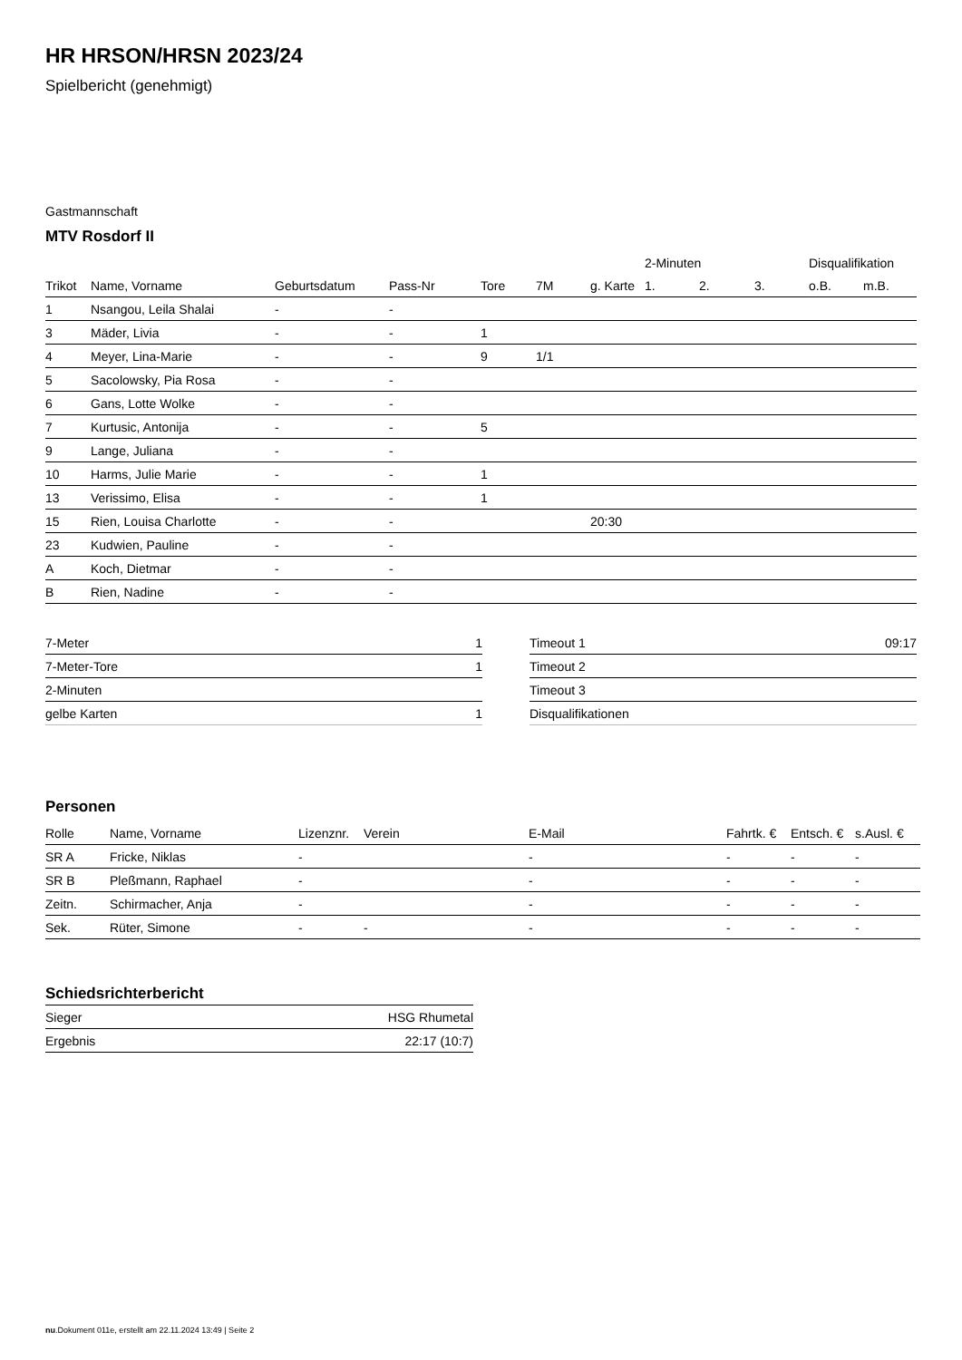HR HRSON/HRSN 2023/24
Spielbericht (genehmigt)
Gastmannschaft
MTV Rosdorf II
| | | | | | | | 2-Minuten | | | Disqualifikation | |
| --- | --- | --- | --- | --- | --- | --- | --- | --- | --- | --- | --- |
| Trikot | Name, Vorname | Geburtsdatum | Pass-Nr | Tore | 7M | g. Karte | 1. | 2. | 3. | o.B. | m.B. |
| 1 | Nsangou, Leila Shalai | - | - | | | | | | | | |
| 3 | Mäder, Livia | - | - | 1 | | | | | | | |
| 4 | Meyer, Lina-Marie | - | - | 9 | 1/1 | | | | | | |
| 5 | Sacolowsky, Pia Rosa | - | - | | | | | | | | |
| 6 | Gans, Lotte Wolke | - | - | | | | | | | | |
| 7 | Kurtusic, Antonija | - | - | 5 | | | | | | | |
| 9 | Lange, Juliana | - | - | | | | | | | | |
| 10 | Harms, Julie Marie | - | - | 1 | | | | | | | |
| 13 | Verissimo, Elisa | - | - | 1 | | | | | | | |
| 15 | Rien, Louisa Charlotte | - | - | | | 20:30 | | | | | |
| 23 | Kudwien, Pauline | - | - | | | | | | | | |
| A | Koch, Dietmar | - | - | | | | | | | | |
| B | Rien, Nadine | - | - | | | | | | | | |
| 7-Meter | 1 |
| 7-Meter-Tore | 1 |
| 2-Minuten | |
| gelbe Karten | 1 |
| Timeout 1 | 09:17 |
| Timeout 2 | |
| Timeout 3 | |
| Disqualifikationen | |
Personen
| Rolle | Name, Vorname | Lizenznr. | Verein | E-Mail | Fahrtk. € | Entsch. € | s.Ausl. € |
| --- | --- | --- | --- | --- | --- | --- | --- |
| SR A | Fricke, Niklas | - | | - | - | - | - |
| SR B | Pleßmann, Raphael | - | | - | - | - | - |
| Zeitn. | Schirmacher, Anja | - | | - | - | - | - |
| Sek. | Rüter, Simone | - | - | - | - | - | - |
Schiedsrichterbericht
| Sieger | HSG Rhumetal |
| Ergebnis | 22:17 (10:7) |
nu.Dokument 011e, erstellt am 22.11.2024 13:49 | Seite 2